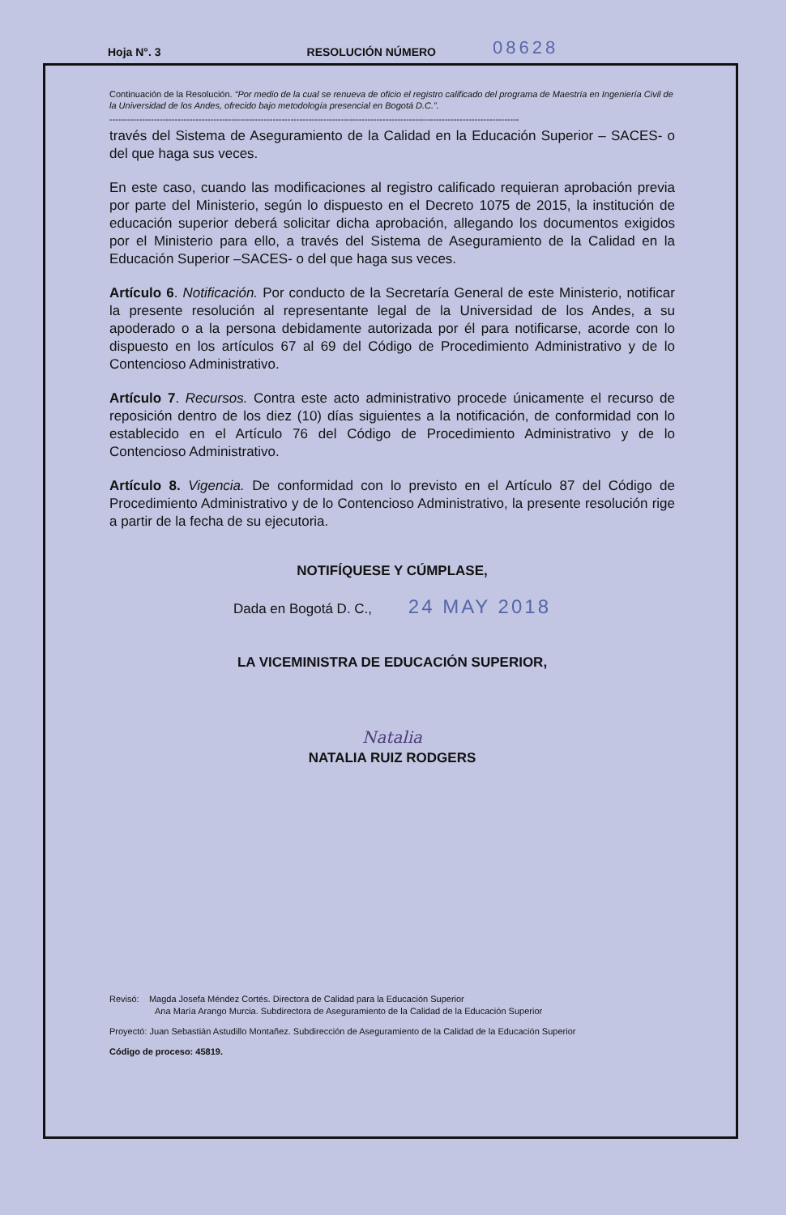Hoja N°. 3 RESOLUCIÓN NÚMERO 08628
Continuación de la Resolución. “Por medio de la cual se renueva de oficio el registro calificado del programa de Maestría en Ingeniería Civil de la Universidad de los Andes, ofrecido bajo metodología presencial en Bogotá D.C.”.
------------------------------------------------------------------------------------------------------------------------------------------
través del Sistema de Aseguramiento de la Calidad en la Educación Superior – SACES- o del que haga sus veces.
En este caso, cuando las modificaciones al registro calificado requieran aprobación previa por parte del Ministerio, según lo dispuesto en el Decreto 1075 de 2015, la institución de educación superior deberá solicitar dicha aprobación, allegando los documentos exigidos por el Ministerio para ello, a través del Sistema de Aseguramiento de la Calidad en la Educación Superior –SACES- o del que haga sus veces.
Artículo 6. Notificación. Por conducto de la Secretaría General de este Ministerio, notificar la presente resolución al representante legal de la Universidad de los Andes, a su apoderado o a la persona debidamente autorizada por él para notificarse, acorde con lo dispuesto en los artículos 67 al 69 del Código de Procedimiento Administrativo y de lo Contencioso Administrativo.
Artículo 7. Recursos. Contra este acto administrativo procede únicamente el recurso de reposición dentro de los diez (10) días siguientes a la notificación, de conformidad con lo establecido en el Artículo 76 del Código de Procedimiento Administrativo y de lo Contencioso Administrativo.
Artículo 8. Vigencia. De conformidad con lo previsto en el Artículo 87 del Código de Procedimiento Administrativo y de lo Contencioso Administrativo, la presente resolución rige a partir de la fecha de su ejecutoria.
NOTIFÍQUESE Y CÚMPLASE,
Dada en Bogotá D. C., 24 MAY 2018
LA VICEMINISTRA DE EDUCACIÓN SUPERIOR,
Natalia
NATALIA RUIZ RODGERS
Revisó: Magda Josefa Méndez Cortés. Directora de Calidad para la Educación Superior
Ana María Arango Murcia. Subdirectora de Aseguramiento de la Calidad de la Educación Superior
Proyectó: Juan Sebastián Astudillo Montañez. Subdirección de Aseguramiento de la Calidad de la Educación Superior
Código de proceso: 45819.